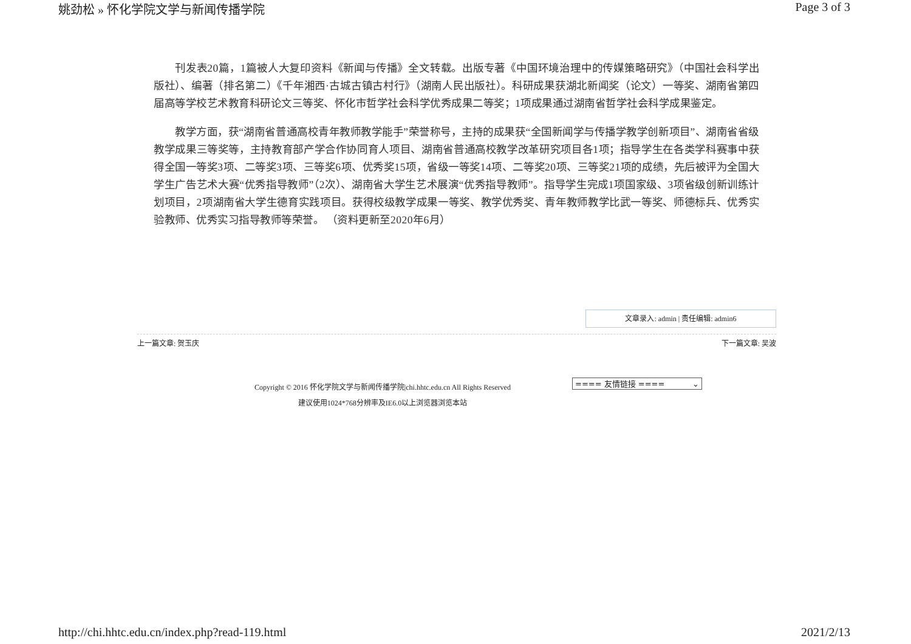姚劲松 » 怀化学院文学与新闻传播学院 Page 3 of 3
刊发表20篇，1篇被人大复印资料《新闻与传播》全文转载。出版专著《中国环境治理中的传媒策略研究》（中国社会科学出版社）、编著（排名第二）《千年湘西·古城古镇古村行》（湖南人民出版社）。科研成果获湖北新闻奖（论文）一等奖、湖南省第四届高等学校艺术教育科研论文三等奖、怀化市哲学社会科学优秀成果二等奖；1项成果通过湖南省哲学社会科学成果鉴定。
教学方面，获“湖南省普通高校青年教师教学能手”荣誉称号，主持的成果获“全国新闻学与传播学教学创新项目”、湖南省省级教学成果三等奖等，主持教育部产学合作协同育人项目、湖南省普通高校教学改革研究项目各1项；指导学生在各类学科赛事中获得全国一等奖3项、二等奖3项、三等奖6项、优秀奖15项，省级一等奖14项、二等奖20项、三等奖21项的成绩，先后被评为全国大学生广告艺术大赛“优秀指导教师”（2次）、湖南省大学生艺术展演“优秀指导教师”。指导学生完成1项国家级、3项省级创新训练计划项目，2项湖南省大学生德育实践项目。获得校级教学成果一等奖、教学优秀奖、青年教师教学比武一等奖、师德标兵、优秀实验教师、优秀实习指导教师等荣誉。 （资料更新至2020年6月）
文章录入: admin | 责任编辑: admin6
上一篇文章: 贺玉庆 下一篇文章: 吴波
Copyright © 2016 怀化学院文学与新闻传播学院|chi.hhtc.edu.cn All Rights Reserved
建议使用1024*768分辨率及IE6.0以上浏览器浏览本站
==== 友情链接 ==== ⌄
http://chi.hhtc.edu.cn/index.php?read-119.html 2021/2/13